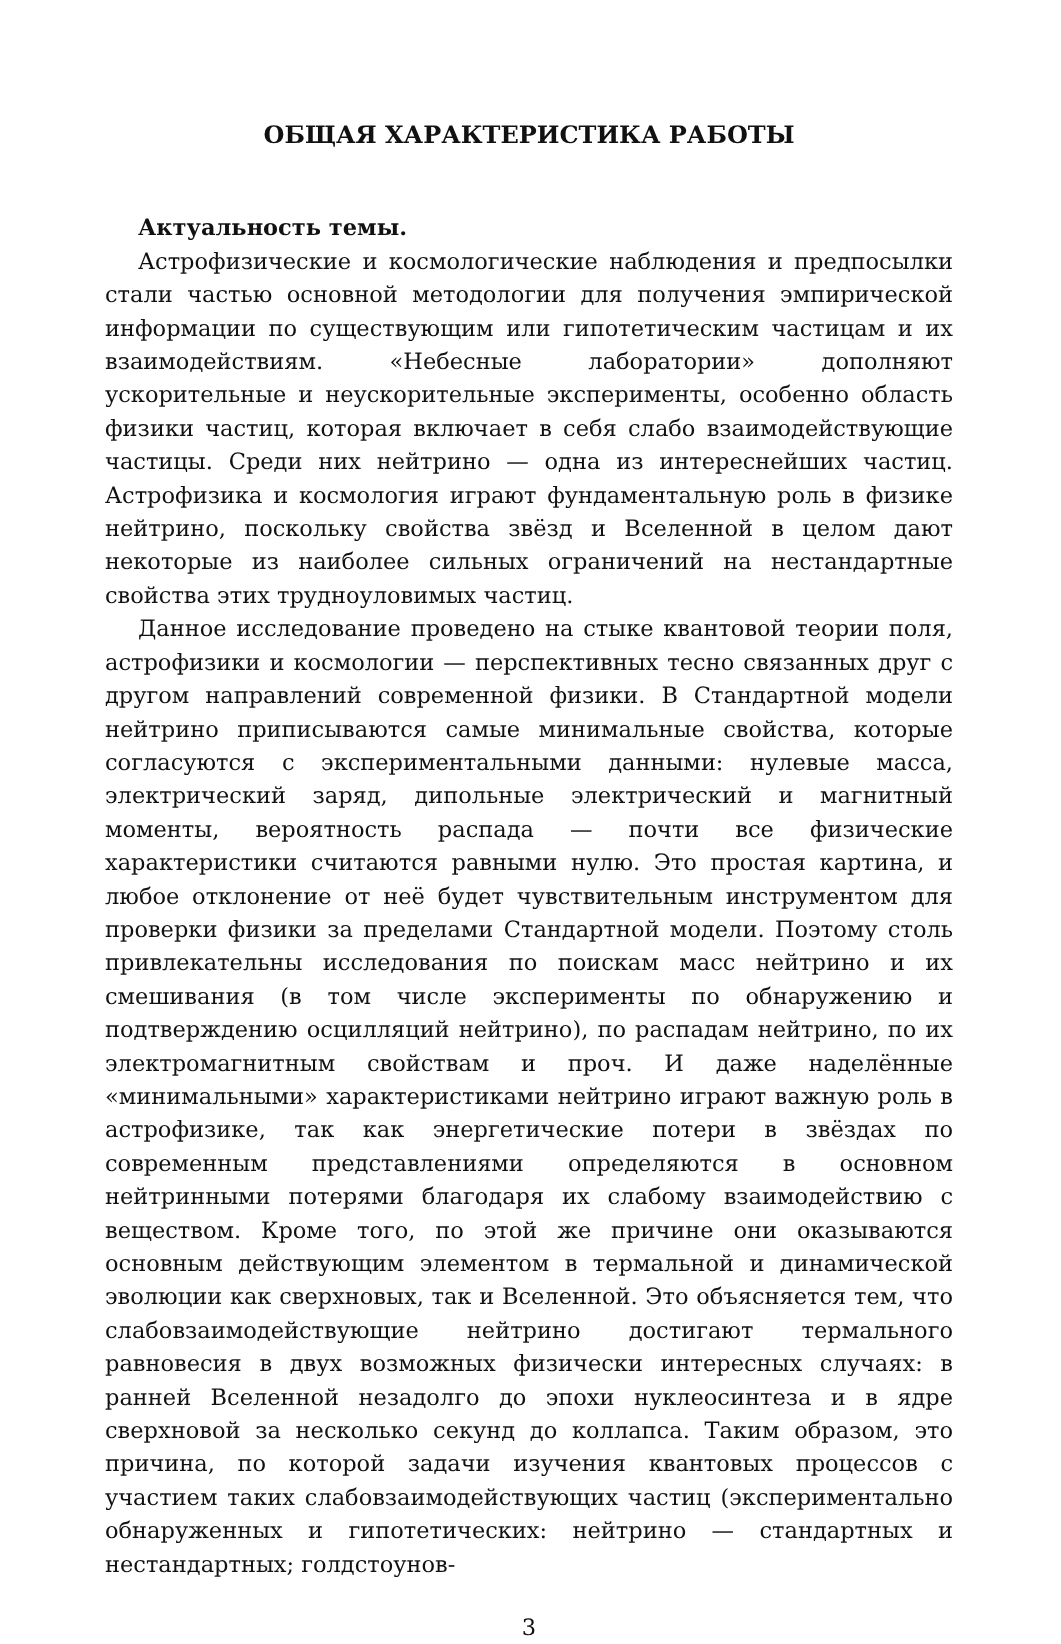ОБЩАЯ ХАРАКТЕРИСТИКА РАБОТЫ
Актуальность темы.
Астрофизические и космологические наблюдения и предпосылки стали частью основной методологии для получения эмпирической информации по существующим или гипотетическим частицам и их взаимодействиям. «Небесные лаборатории» дополняют ускорительные и неускорительные эксперименты, особенно область физики частиц, которая включает в себя слабо взаимодействующие частицы. Среди них нейтрино — одна из интереснейших частиц. Астрофизика и космология играют фундаментальную роль в физике нейтрино, поскольку свойства звёзд и Вселенной в целом дают некоторые из наиболее сильных ограничений на нестандартные свойства этих трудноуловимых частиц.
Данное исследование проведено на стыке квантовой теории поля, астрофизики и космологии — перспективных тесно связанных друг с другом направлений современной физики. В Стандартной модели нейтрино приписываются самые минимальные свойства, которые согласуются с экспериментальными данными: нулевые масса, электрический заряд, дипольные электрический и магнитный моменты, вероятность распада — почти все физические характеристики считаются равными нулю. Это простая картина, и любое отклонение от неё будет чувствительным инструментом для проверки физики за пределами Стандартной модели. Поэтому столь привлекательны исследования по поискам масс нейтрино и их смешивания (в том числе эксперименты по обнаружению и подтверждению осцилляций нейтрино), по распадам нейтрино, по их электромагнитным свойствам и проч. И даже наделённые «минимальными» характеристиками нейтрино играют важную роль в астрофизике, так как энергетические потери в звёздах по современным представлениями определяются в основном нейтринными потерями благодаря их слабому взаимодействию с веществом. Кроме того, по этой же причине они оказываются основным действующим элементом в термальной и динамической эволюции как сверхновых, так и Вселенной. Это объясняется тем, что слабовзаимодействующие нейтрино достигают термального равновесия в двух возможных физически интересных случаях: в ранней Вселенной незадолго до эпохи нуклеосинтеза и в ядре сверхновой за несколько секунд до коллапса. Таким образом, это причина, по которой задачи изучения квантовых процессов с участием таких слабовзаимодействующих частиц (экспериментально обнаруженных и гипотетических: нейтрино — стандартных и нестандартных; голдстоунов-
3